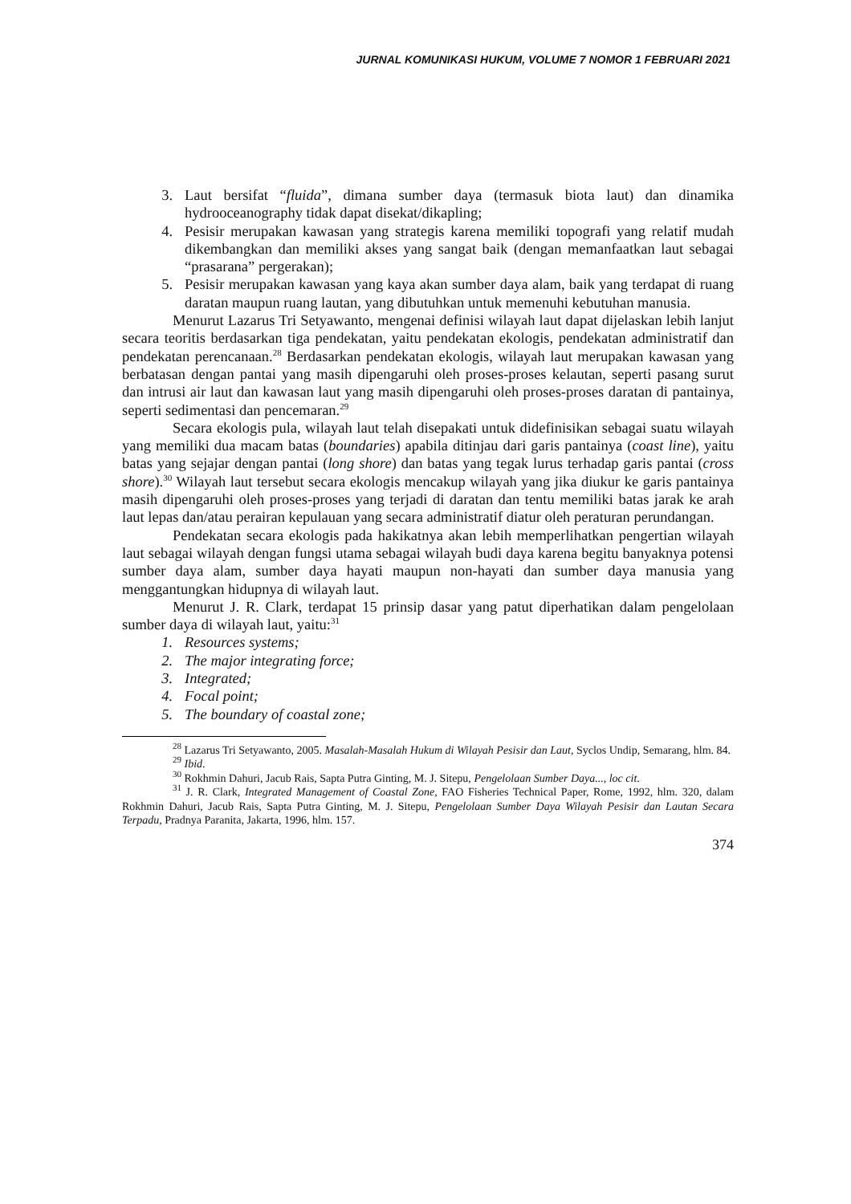JURNAL KOMUNIKASI HUKUM, VOLUME 7 NOMOR 1 FEBRUARI 2021
3. Laut bersifat “fluida”, dimana sumber daya (termasuk biota laut) dan dinamika hydrooceanography tidak dapat disekat/dikapling;
4. Pesisir merupakan kawasan yang strategis karena memiliki topografi yang relatif mudah dikembangkan dan memiliki akses yang sangat baik (dengan memanfaatkan laut sebagai “prasarana” pergerakan);
5. Pesisir merupakan kawasan yang kaya akan sumber daya alam, baik yang terdapat di ruang daratan maupun ruang lautan, yang dibutuhkan untuk memenuhi kebutuhan manusia.
Menurut Lazarus Tri Setyawanto, mengenai definisi wilayah laut dapat dijelaskan lebih lanjut secara teoritis berdasarkan tiga pendekatan, yaitu pendekatan ekologis, pendekatan administratif dan pendekatan perencanaan.<sup>28</sup> Berdasarkan pendekatan ekologis, wilayah laut merupakan kawasan yang berbatasan dengan pantai yang masih dipengaruhi oleh proses-proses kelautan, seperti pasang surut dan intrusi air laut dan kawasan laut yang masih dipengaruhi oleh proses-proses daratan di pantainya, seperti sedimentasi dan pencemaran.<sup>29</sup>
Secara ekologis pula, wilayah laut telah disepakati untuk didefinisikan sebagai suatu wilayah yang memiliki dua macam batas (boundaries) apabila ditinjau dari garis pantainya (coast line), yaitu batas yang sejajar dengan pantai (long shore) dan batas yang tegak lurus terhadap garis pantai (cross shore).<sup>30</sup> Wilayah laut tersebut secara ekologis mencakup wilayah yang jika diukur ke garis pantainya masih dipengaruhi oleh proses-proses yang terjadi di daratan dan tentu memiliki batas jarak ke arah laut lepas dan/atau perairan kepulauan yang secara administratif diatur oleh peraturan perundangan.
Pendekatan secara ekologis pada hakikatnya akan lebih memperlihatkan pengertian wilayah laut sebagai wilayah dengan fungsi utama sebagai wilayah budi daya karena begitu banyaknya potensi sumber daya alam, sumber daya hayati maupun non-hayati dan sumber daya manusia yang menggantungkan hidupnya di wilayah laut.
Menurut J. R. Clark, terdapat 15 prinsip dasar yang patut diperhatikan dalam pengelolaan sumber daya di wilayah laut, yaitu:<sup>31</sup>
1. Resources systems;
2. The major integrating force;
3. Integrated;
4. Focal point;
5. The boundary of coastal zone;
<sup>28</sup> Lazarus Tri Setyawanto, 2005. Masalah-Masalah Hukum di Wilayah Pesisir dan Laut, Syclos Undip, Semarang, hlm. 84.
<sup>29</sup> Ibid.
<sup>30</sup> Rokhmin Dahuri, Jacub Rais, Sapta Putra Ginting, M. J. Sitepu, Pengelolaan Sumber Daya..., loc cit.
<sup>31</sup> J. R. Clark, Integrated Management of Coastal Zone, FAO Fisheries Technical Paper, Rome, 1992, hlm. 320, dalam Rokhmin Dahuri, Jacub Rais, Sapta Putra Ginting, M. J. Sitepu, Pengelolaan Sumber Daya Wilayah Pesisir dan Lautan Secara Terpadu, Pradnya Paranita, Jakarta, 1996, hlm. 157.
374